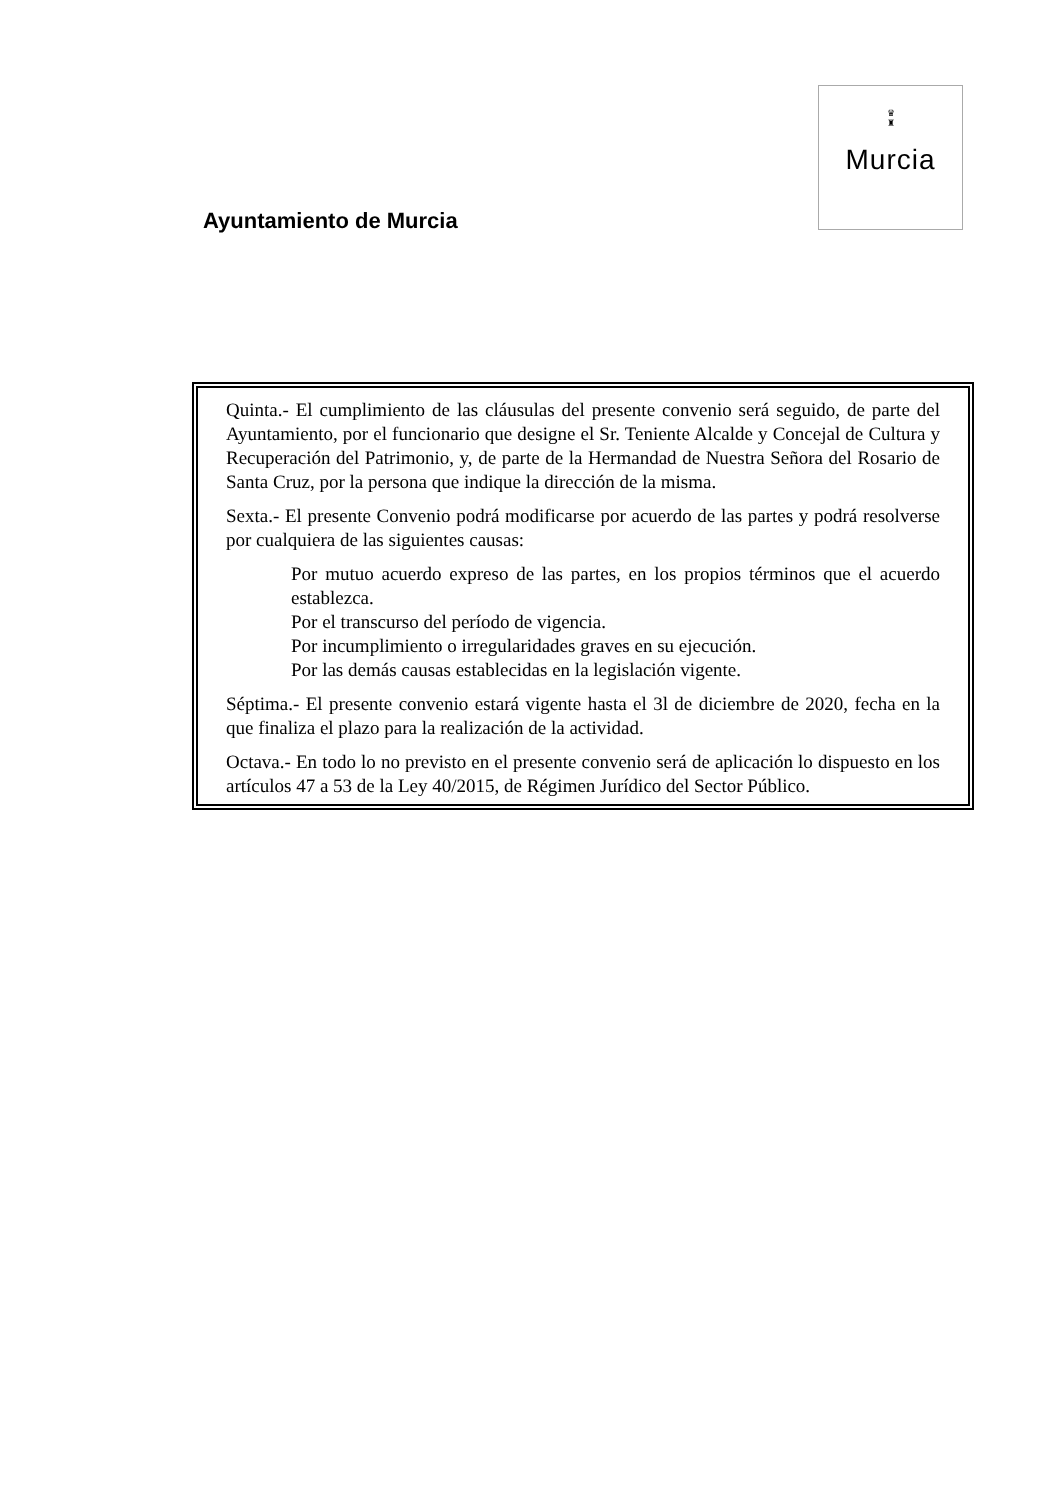♛
♜
Murcia
Ayuntamiento de Murcia
Quinta.- El cumplimiento de las cláusulas del presente convenio será seguido, de parte del Ayuntamiento, por el funcionario que designe el Sr. Teniente Alcalde y Concejal de Cultura y Recuperación del Patrimonio, y, de parte de la Hermandad de Nuestra Señora del Rosario de Santa Cruz, por la persona que indique la dirección de la misma.
Sexta.- El presente Convenio podrá modificarse por acuerdo de las partes y podrá resolverse por cualquiera de las siguientes causas:
Por mutuo acuerdo expreso de las partes, en los propios términos que el acuerdo establezca.
Por el transcurso del período de vigencia.
Por incumplimiento o irregularidades graves en su ejecución.
Por las demás causas establecidas en la legislación vigente.
Séptima.- El presente convenio estará vigente hasta el 3l de diciembre de 2020, fecha en la que finaliza el plazo para la realización de la actividad.
Octava.- En todo lo no previsto en el presente convenio será de aplicación lo dispuesto en los artículos 47 a 53 de la Ley 40/2015, de Régimen Jurídico del Sector Público.